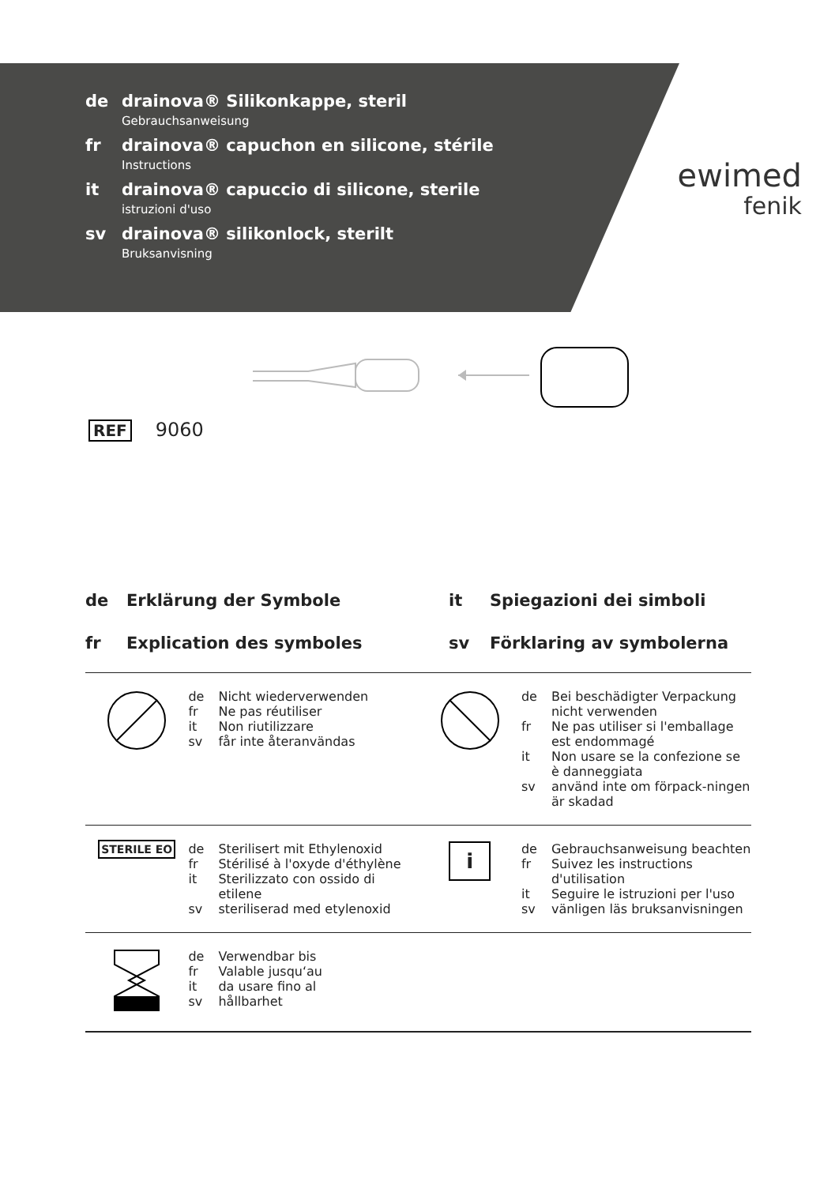de drainova® Silikonkappe, steril
Gebrauchsanweisung
fr drainova® capuchon en silicone, stérile
Instructions
it drainova® capuccio di silicone, sterile
istruzioni d'uso
sv drainova® silikonlock, sterilt
Bruksanvisning
ewimed
fenik
REF 9060
de Erklärung der Symbole
it Spiegazioni dei simboli
fr Explication des symboles
sv Förklaring av symbolerna
| | de Nicht wiederverwenden fr Ne pas réutiliser it Non riutilizzare sv får inte återanvändas | | de Bei beschädigter Verpackung nicht verwenden fr Ne pas utiliser si l'emballage est endommagé it Non usare se la confezione se è danneggiata sv använd inte om förpack-ningen är skadad |
| STERILE EO | de Sterilisert mit Ethylenoxid fr Stérilisé à l'oxyde d'éthylène it Sterilizzato con ossido di etilene sv steriliserad med etylenoxid | i | de Gebrauchsanweisung beachten fr Suivez les instructions d'utilisation it Seguire le istruzioni per l'uso sv vänligen läs bruksanvisningen |
| | de Verwendbar bis fr Valable jusqu‘au it da usare fino al sv hållbarhet | | |